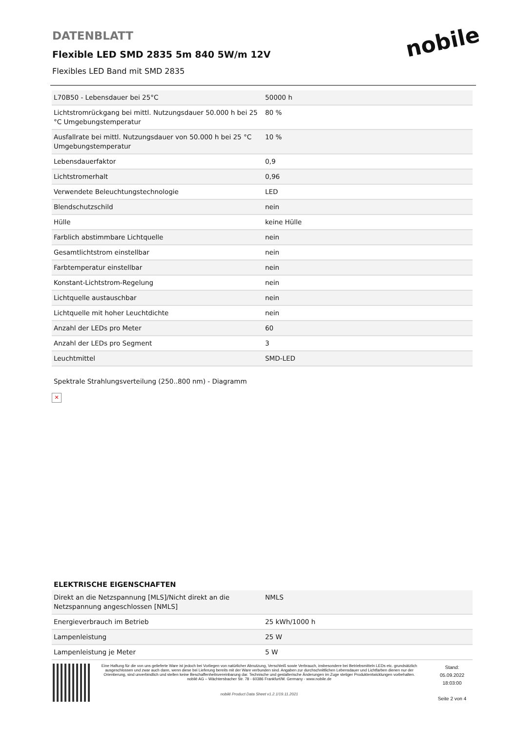DATENBLATT
Flexible LED SMD 2835 5m 840 5W/m 12V
Flexibles LED Band mit SMD 2835
nobile
| L70B50 - Lebensdauer bei 25°C | 50000 h |
| Lichtstromrückgang bei mittl. Nutzungsdauer 50.000 h bei 25 °C Umgebungstemperatur | 80 % |
| Ausfallrate bei mittl. Nutzungsdauer von 50.000 h bei 25 °C Umgebungstemperatur | 10 % |
| Lebensdauerfaktor | 0,9 |
| Lichtstromerhalt | 0,96 |
| Verwendete Beleuchtungstechnologie | LED |
| Blendschutzschild | nein |
| Hülle | keine Hülle |
| Farblich abstimmbare Lichtquelle | nein |
| Gesamtlichtstrom einstellbar | nein |
| Farbtemperatur einstellbar | nein |
| Konstant-Lichtstrom-Regelung | nein |
| Lichtquelle austauschbar | nein |
| Lichtquelle mit hoher Leuchtdichte | nein |
| Anzahl der LEDs pro Meter | 60 |
| Anzahl der LEDs pro Segment | 3 |
| Leuchtmittel | SMD-LED |
Spektrale Strahlungsverteilung (250..800 nm) - Diagramm
✕
ELEKTRISCHE EIGENSCHAFTEN
| Direkt an die Netzspannung [MLS]/Nicht direkt an die Netzspannung angeschlossen [NMLS] | NMLS |
| Energieverbrauch im Betrieb | 25 kWh/1000 h |
| Lampenleistung | 25 W |
| Lampenleistung je Meter | 5 W |
Eine Haftung für die von uns gelieferte Ware ist jedoch bei Vorliegen von natürlicher Abnutzung, Verschleiß sowie Verbrauch, insbesondere bei Betriebsmitteln LEDs etc. grundsätzlich ausgeschlossen und zwar auch dann, wenn diese bei Lieferung bereits mit der Ware verbunden sind. Angaben zur durchschnittlichen Lebensdauer und Lichtfarben dienen nur der Orientierung, sind unverbindlich und stellen keine Beschaffenheitsvereinbarung dar. Technische und gestalterische Änderungen im Zuge stetiger Produktentwicklungen vorbehalten. nobilé AG – Wächtersbacher Str. 78 - 60386 Frankfurt/M. Germany - www.nobile.de
nobilé Product Data Sheet v1.2.1/19.11.2021
Stand:
05.09.2022
18:03:00
Seite 2 von 4